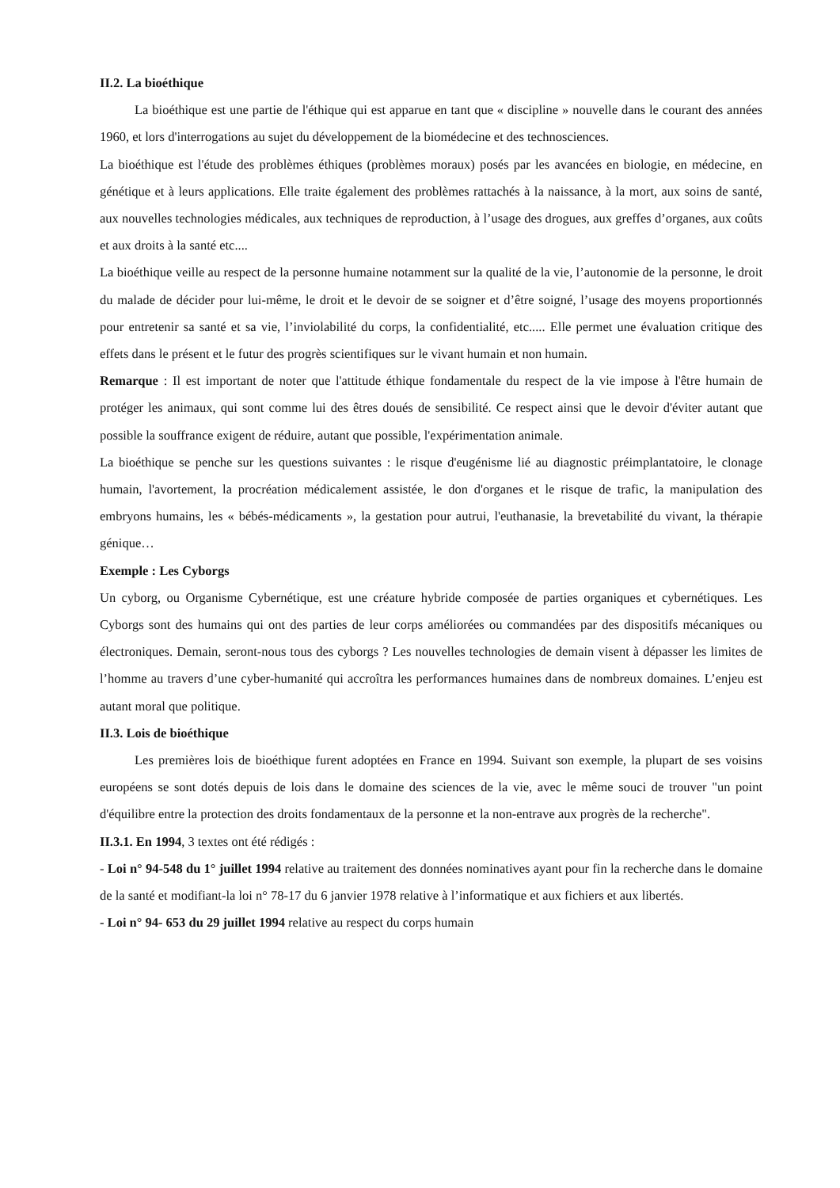II.2. La bioéthique
La bioéthique est une partie de l'éthique qui est apparue en tant que « discipline » nouvelle dans le courant des années 1960, et lors d'interrogations au sujet du développement de la biomédecine et des technosciences.
La bioéthique est l'étude des problèmes éthiques (problèmes moraux) posés par les avancées en biologie, en médecine, en génétique et à leurs applications. Elle traite également des problèmes rattachés à la naissance, à la mort, aux soins de santé, aux nouvelles technologies médicales, aux techniques de reproduction, à l’usage des drogues, aux greffes d’organes, aux coûts et aux droits à la santé etc....
La bioéthique veille au respect de la personne humaine notamment sur la qualité de la vie, l’autonomie de la personne, le droit du malade de décider pour lui-même, le droit et le devoir de se soigner et d’être soigné, l’usage des moyens proportionnés pour entretenir sa santé et sa vie, l’inviolabilité du corps, la confidentialité, etc..... Elle permet une évaluation critique des effets dans le présent et le futur des progrès scientifiques sur le vivant humain et non humain.
Remarque : Il est important de noter que l'attitude éthique fondamentale du respect de la vie impose à l'être humain de protéger les animaux, qui sont comme lui des êtres doués de sensibilité. Ce respect ainsi que le devoir d'éviter autant que possible la souffrance exigent de réduire, autant que possible, l'expérimentation animale.
La bioéthique se penche sur les questions suivantes : le risque d'eugénisme lié au diagnostic préimplantatoire, le clonage humain, l'avortement, la procréation médicalement assistée, le don d'organes et le risque de trafic, la manipulation des embryons humains, les « bébés-médicaments », la gestation pour autrui, l'euthanasie, la brevetabilité du vivant, la thérapie génique…
Exemple : Les Cyborgs
Un cyborg, ou Organisme Cybernétique, est une créature hybride composée de parties organiques et cybernétiques. Les Cyborgs sont des humains qui ont des parties de leur corps améliorées ou commandées par des dispositifs mécaniques ou électroniques. Demain, seront-nous tous des cyborgs ? Les nouvelles technologies de demain visent à dépasser les limites de l’homme au travers d’une cyber-humanité qui accroîtra les performances humaines dans de nombreux domaines. L’enjeu est autant moral que politique.
II.3. Lois de bioéthique
Les premières lois de bioéthique furent adoptées en France en 1994. Suivant son exemple, la plupart de ses voisins européens se sont dotés depuis de lois dans le domaine des sciences de la vie, avec le même souci de trouver "un point d'équilibre entre la protection des droits fondamentaux de la personne et la non-entrave aux progrès de la recherche".
II.3.1. En 1994, 3 textes ont été rédigés :
- Loi n° 94-548 du 1° juillet 1994 relative au traitement des données nominatives ayant pour fin la recherche dans le domaine de la santé et modifiant-la loi n° 78-17 du 6 janvier 1978 relative à l’informatique et aux fichiers et aux libertés.
- Loi n° 94- 653 du 29 juillet 1994 relative au respect du corps humain